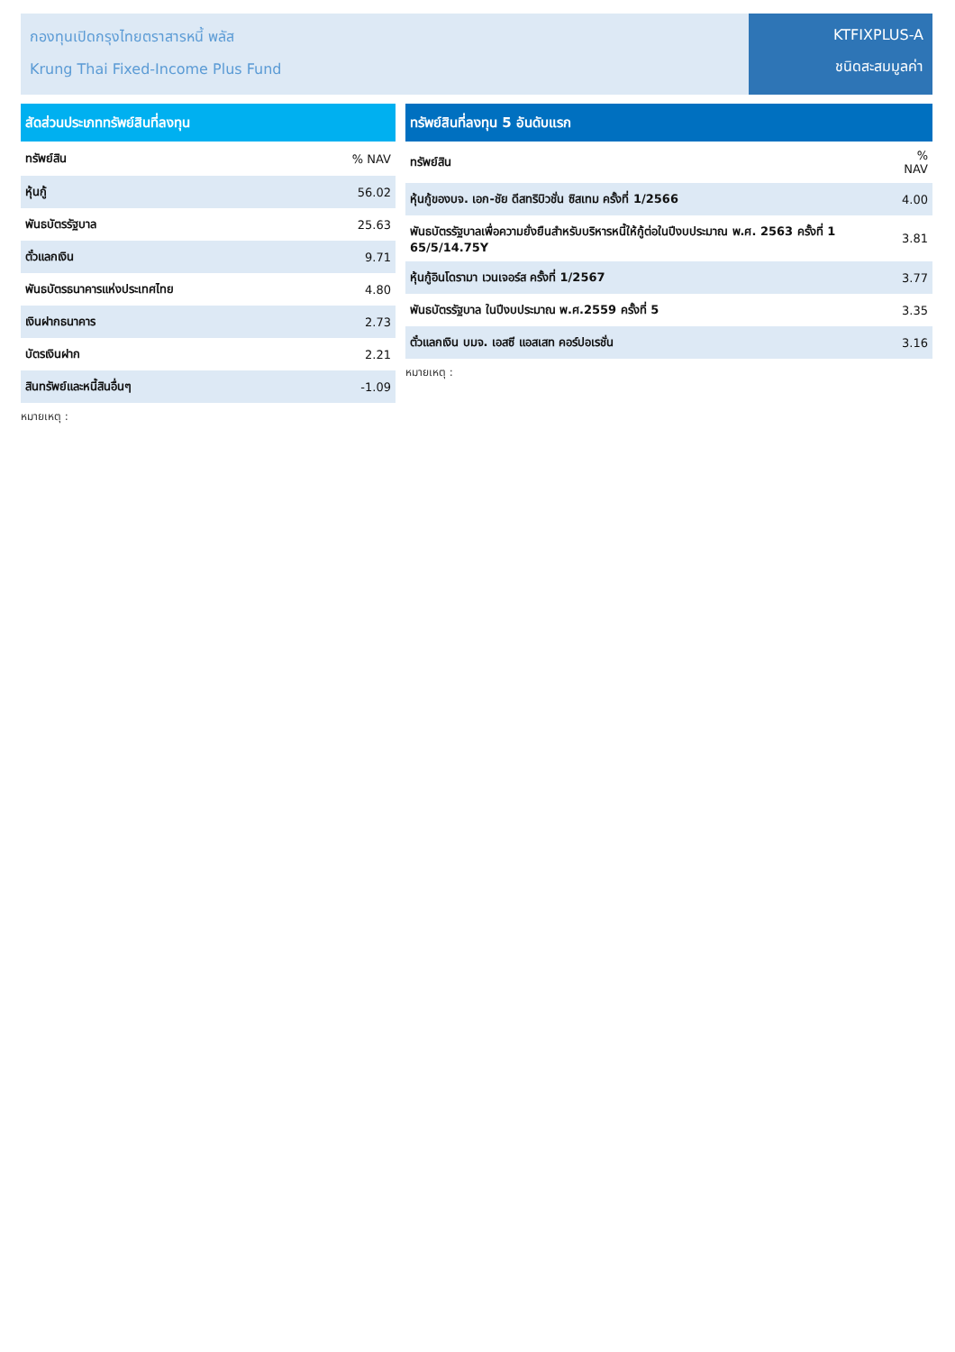กองทุนเปิดกรุงไทยตราสารหนี้ พลัส
Krung Thai Fixed-Income Plus Fund
KTFIXPLUS-A
ชนิดสะสมมูลค่า
สัดส่วนประเภททรัพย์สินที่ลงทุน
| ทรัพย์สิน | % NAV |
| --- | --- |
| หุ้นกู้ | 56.02 |
| พันธบัตรรัฐบาล | 25.63 |
| ตั๋วแลกเงิน | 9.71 |
| พันธบัตรธนาคารแห่งประเทศไทย | 4.80 |
| เงินฝากธนาคาร | 2.73 |
| บัตรเงินฝาก | 2.21 |
| สินทรัพย์และหนี้สินอื่นๆ | -1.09 |
หมายเหตุ :
ทรัพย์สินที่ลงทุน 5 อันดับแรก
| ทรัพย์สิน | % NAV |
| --- | --- |
| หุ้นกู้ของบจ. เอก-ชัย ดีสทริบิวชั่น ซิสเทม ครั้งที่ 1/2566 | 4.00 |
| พันธบัตรรัฐบาลเพื่อความยั่งยืนสำหรับบริหารหนี้ให้กู้ต่อในปีงบประมาณ พ.ศ. 2563 ครั้งที่ 1 65/5/14.75Y | 3.81 |
| หุ้นกู้อินโดรามา เวนเจอร์ส ครั้งที่ 1/2567 | 3.77 |
| พันธบัตรรัฐบาล ในปีงบประมาณ พ.ศ.2559 ครั้งที่ 5 | 3.35 |
| ตั๋วแลกเงิน บมจ. เอสซี แอสเสท คอร์ปอเรชั่น | 3.16 |
หมายเหตุ :